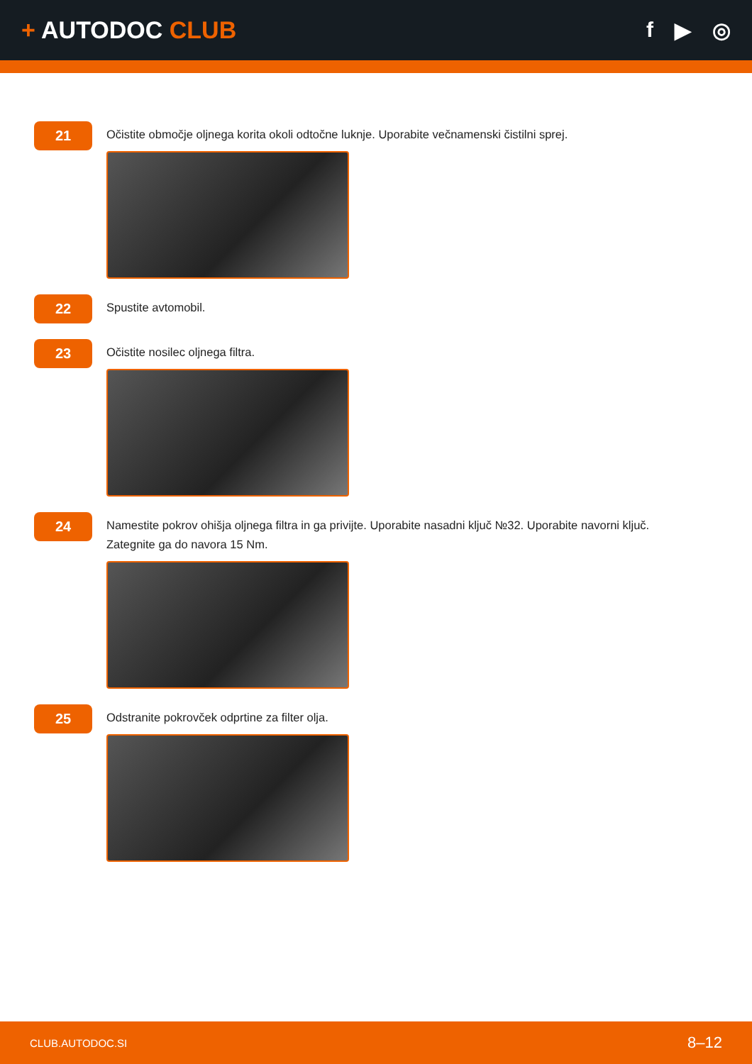+ AUTODOC CLUB f ▶ ◎
21
Očistite območje oljnega korita okoli odtočne luknje. Uporabite večnamenski čistilni sprej.
22
Spustite avtomobil.
23
Očistite nosilec oljnega filtra.
24
Namestite pokrov ohišja oljnega filtra in ga privijte. Uporabite nasadni ključ №32. Uporabite navorni ključ.
Zategnite ga do navora 15 Nm.
25
Odstranite pokrovček odprtine za filter olja.
CLUB.AUTODOC.SI 8–12